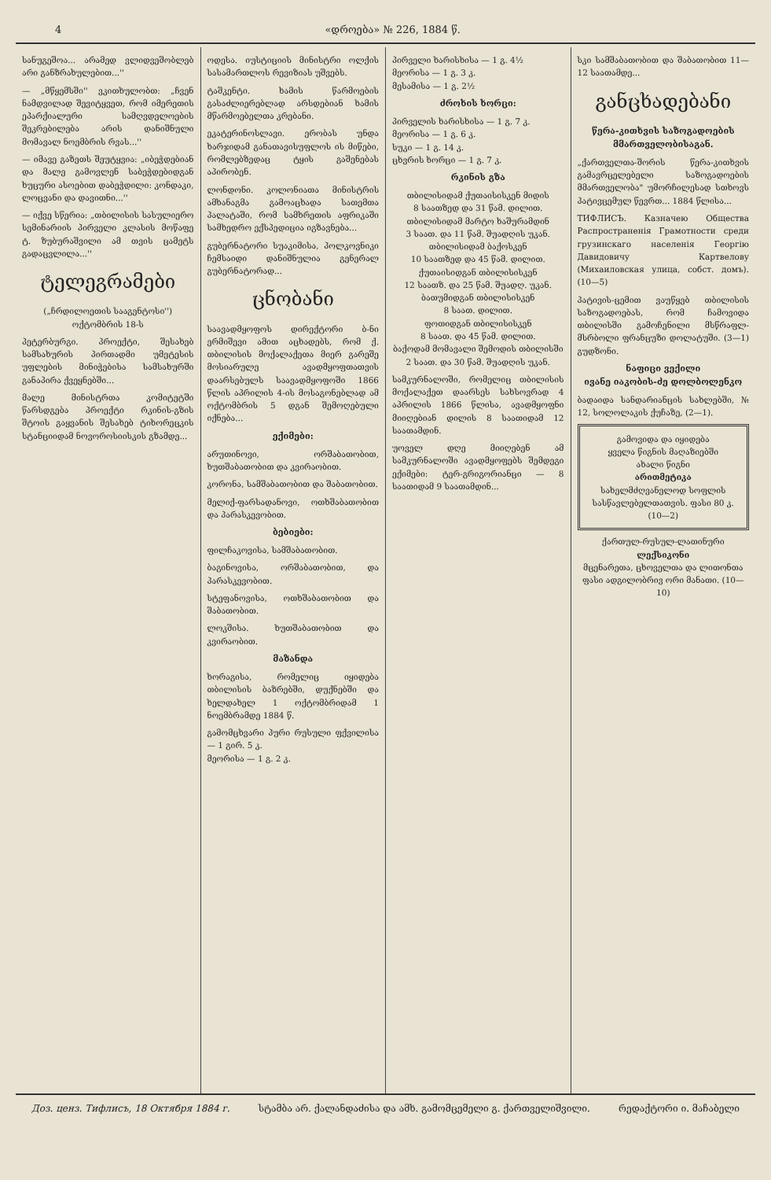4 «დროება» № 226, 1884 წ.
სანუგეშოა... არამედ ვლიდვეშობლებ არი განზრახულებით...''
— „მწყემსში'' ვკითხულობთ: „ჩვენ ნამდვილად შევიტყვეთ, რომ იმერეთის ეპარქიალური სამღვდელოების შეკრებილება არის დანიშნული მომავალ ნოემბრის რვას...''
— იმავე გაზეთს შეუტყვია: „იბეჭდებიან და მალე გამოვლენ საბეჭდებიდგან ხუცური ასოებით დაბეჭდილი: კონდაკი, ლოცვანი და დავითნი...''
— იქვე სწერია: „თბილისის სასულიერო სემინარიის პირველი კლასის მოწაფე ტ. ზუბურაშვილი ამ თვის ცამეტს გადაცვლილა...''
ტელეგრამები
(„ჩრდილოეთის სააგენტოსი'')
ოქტომბრის 18-ს
პეტერბურგი. პროექტი, შესახებ სამსახურის პირთადმი უმეტესის უფლების მინიჭებისა სამსახურში განაპირა ქვეყნებში...
მალე მინისტრთა კომიტეტში წარსდგება პროექტი რკინის-გზის შტოის გაყვანის შესახებ ტიხორეცკის სტანციიდამ ნოვოროსიისკის გზამდე...
ოდესა. იუსტიციის მინისტრი ოლქის სასამართლოს რევიზიას უშვებს.
ტაშკენტი. ხამის წარმოების გასაძლიერებლად არსდებიან ხამის მწარმოებელთა კრებანი.
ეკატერინოსლავი. ერობას უნდა ხარჯიდამ განათავისუფლოს ის მიწები, რომლებზედაც ტყის გაშენებას აპირობენ.
ლონდონი. კოლონიათა მინისტრის ამხანაგმა გამოაცხადა სათემთა პალატაში, რომ სამხრეთის აფრიკაში სამხედრო ექსპედიცია იგზავნება...
გუბერნატორი სუაკიმისა, პოლკოვნიკი ჩემსაიდი დანიშნულია გენერალ გუბერნატორად...
ცნობანი
საავადმყოფოს დირექტორი ბ-ნი ერმიშევი ამით აცხადებს, რომ ქ. თბილისის მოქალაქეთა მიერ გარეშე მოსიარულე ავადმყოფთათვის დაარსებულს საავადმყოფოში 1866 წლის აპრილის 4-ის მოსაგონებლად ამ ოქტომბრის 5 დგან შემოღებული იქნება...
ექიმები:
არუთინოვი, ორშაბათობით, ხუთშაბათობით და კვირაობით.
კორონა, სამშაბათობით და შაბათობით.
მელიქ-ფარსადანოვი, ოთხშაბათობით და პარასკევობით.
ბებიები:
ფილჩაკოვისა, სამშაბათობით.
ბაგინოვისა, ორშაბათობით, და პარასკევობით.
სტეფანოვისა, ოთხშაბათობით და შაბათობით.
ლოკშისა. ხუთშაბათობით და კვირაობით.
მაზანდა
ხორაგისა, რომელიც იყიდება თბილისის ბაზრებში, დუქნებში და ხელდახელ 1 ოქტომბრიდამ 1 ნოემბრამდე 1884 წ.
გამომცხვარი პური რუსული ფქვილისა — 1 გირ. 5 კ.
მეორისა — 1 გ. 2 კ.
პირველი ხარისხისა — 1 გ. 4½
მეორისა — 1 გ. 3 კ.
მესამისა — 1 გ. 2½
ძროხის ხორცი:
პირველის ხარისხისა — 1 გ. 7 კ.
მეორისა — 1 გ. 6 კ.
სუკი — 1 გ. 14 კ.
ცხვრის ხორცი — 1 გ. 7 კ.
რკინის გზა
თბილისიდამ ქუთაისისკენ მიდის
8 საათზედ და 31 წამ. დილით.
თბილისიდამ მარტო ხაშურამდინ
3 საათ. და 11 წამ. შუადღის უკან.
თბილისიდამ ბაქოსკენ
10 საათზედ და 45 წამ. დილით.
ქუთაისიდგან თბილისისკენ
12 საათზ. და 25 წამ. შუადღ. უკან.
ბათუმიდგან თბილისისკენ
8 საათ. დილით.
ფოთიდგან თბილისისკენ
8 საათ. და 45 წამ. დილით.
ბაქოდამ მომავალი შემოდის თბილისში
2 საათ. და 30 წამ. შუადღის უკან.
სამკურნალოში, რომელიც თბილისის მოქალაქეთ დაარსეს სახსოვრად 4 აპრილის 1866 წლისა, ავადმყოფნი მიიღებიან დილის 8 საათიდამ 12 საათამდინ.
უოველ დღე მიიღებენ ამ სამკურნალოში ავადმყოფებს შემდეგი ექიმები: ტერ-გრიგორიანცი — 8 საათიდამ 9 საათამდინ...
სკი სამშაბათობით და შაბათობით 11—12 საათამდე...
განცხადებანი
წერა-კითხვის საზოგადოების მმართველობისაგან.
„ქართველთა-შორის წერა-კითხვის გამავრცელებელი საზოგადოების მმართველობა" უმორჩილესად სთხოვს პატივცემულ წევრთ... 1884 წლისა...
ТИФЛИСЪ. Казначею Общества Распространенія Грамотности среди грузинскаго населенія Георгію Давидовичу Картвелову (Михаиловская улица, собст. домъ). (10—5)
პატივის-ცემით ვაუწყებ თბილისის საზოგადოებას, რომ ჩამოვიდა თბილისში გამოჩენილი მსწრაფლ-მსრბოლი ფრანცუზი დოლატუში. (3—1) გუდზონი.
ნაფიცი ვექილი
ივანე იაკობის-ძე დოლბოლენკო
ბადაიდა სანდარიანცის სახლებში, № 12, სოლოლაკის ქუჩაზე, (2—1).
გამოვიდა და იყიდება
ყველა წიგნის მაღაზიებში
ახალი წიგნი
არითმეტიკა
სახელმძღვანელოდ სოფლის სასწავლებელთათვის. ფასი 80 კ. (10—2)
ქართულ-რუსულ-ლათინური
ლექსიკონი
მცენარეთა, ცხოველთა და ლითონთა
ფასი ადგილობრივ ორი მანათი. (10—10)
Доз. ценз. Тифлисъ, 18 Октября 1884 г. სტამბა არ. ქალანდაძისა და ამხ. გამომცემელი გ. ქართველიშვილი. რედაქტორი ი. მაჩაბელი